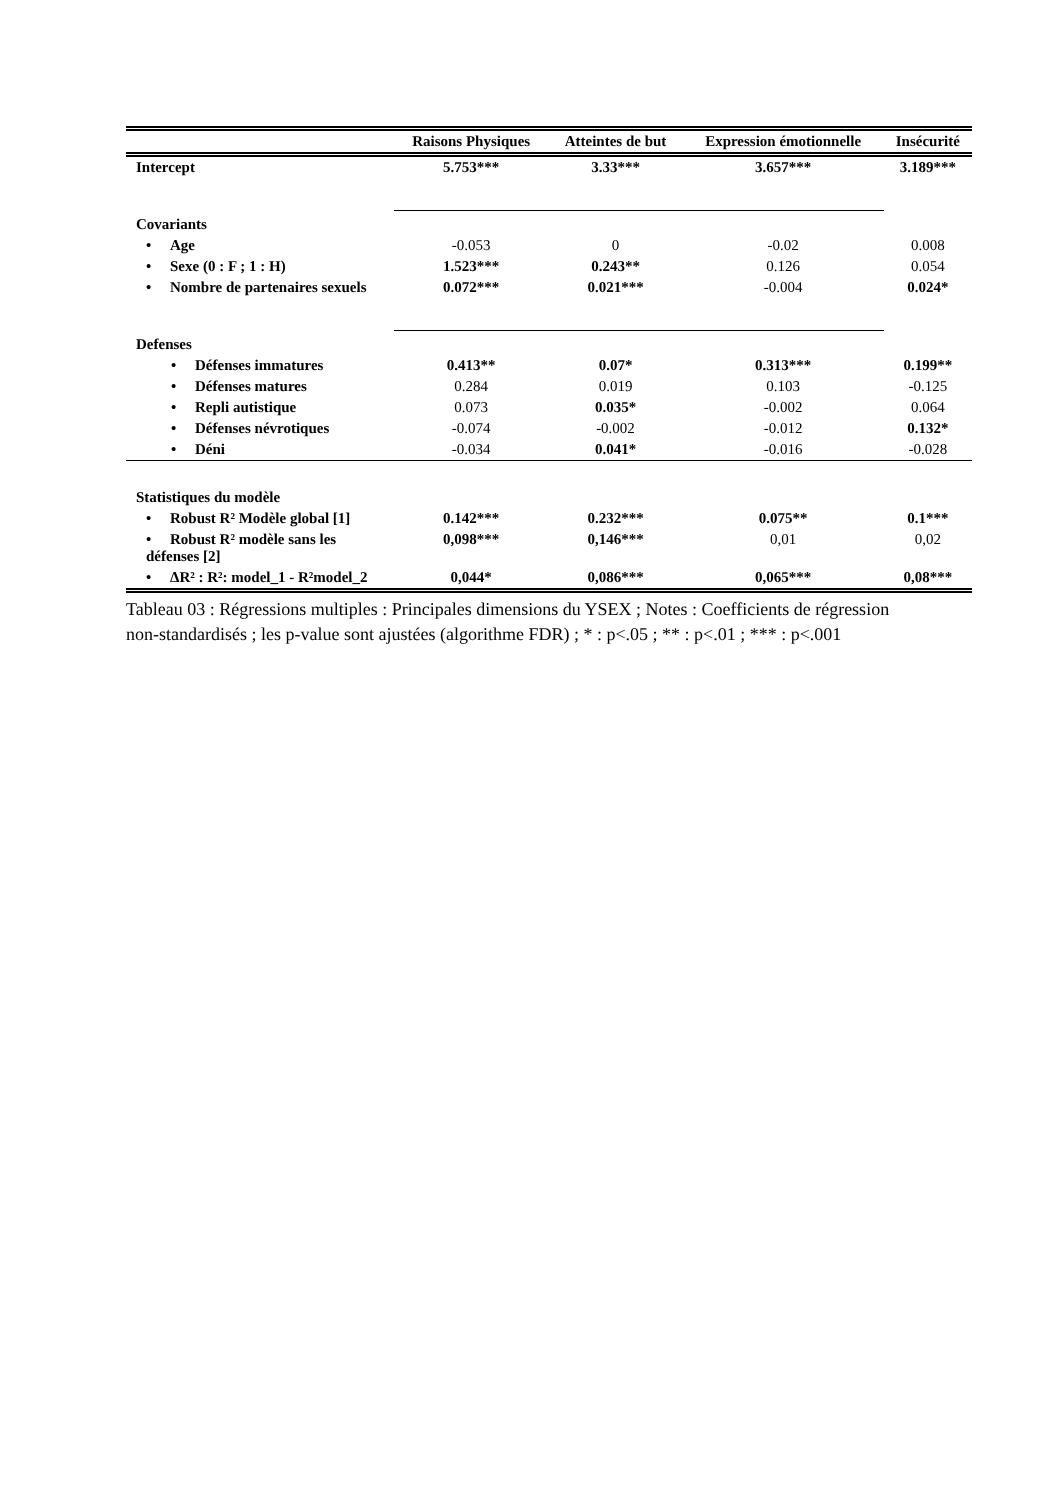| | Raisons Physiques | Atteintes de but | Expression émotionnelle | Insécurité |
| --- | --- | --- | --- | --- |
| Intercept | 5.753*** | 3.33*** | 3.657*** | 3.189*** |
| Covariants | | | | |
| • Age | -0.053 | 0 | -0.02 | 0.008 |
| • Sexe (0 : F ; 1 : H) | 1.523*** | 0.243** | 0.126 | 0.054 |
| • Nombre de partenaires sexuels | 0.072*** | 0.021*** | -0.004 | 0.024* |
| Defenses | | | | |
| • Défenses immatures | 0.413** | 0.07* | 0.313*** | 0.199** |
| • Défenses matures | 0.284 | 0.019 | 0.103 | -0.125 |
| • Repli autistique | 0.073 | 0.035* | -0.002 | 0.064 |
| • Défenses névrotiques | -0.074 | -0.002 | -0.012 | 0.132* |
| • Déni | -0.034 | 0.041* | -0.016 | -0.028 |
| Statistiques du modèle | | | | |
| • Robust R² Modèle global [1] | 0.142*** | 0.232*** | 0.075** | 0.1*** |
| • Robust R² modèle sans les défenses [2] | 0,098*** | 0,146*** | 0,01 | 0,02 |
| • ΔR² : R²: model_1 - R²model_2 | 0,044* | 0,086*** | 0,065*** | 0,08*** |
Tableau 03 : Régressions multiples : Principales dimensions du YSEX ; Notes : Coefficients de régression non-standardisés ; les p-value sont ajustées (algorithme FDR) ; * : p<.05 ; ** : p<.01 ; *** : p<.001